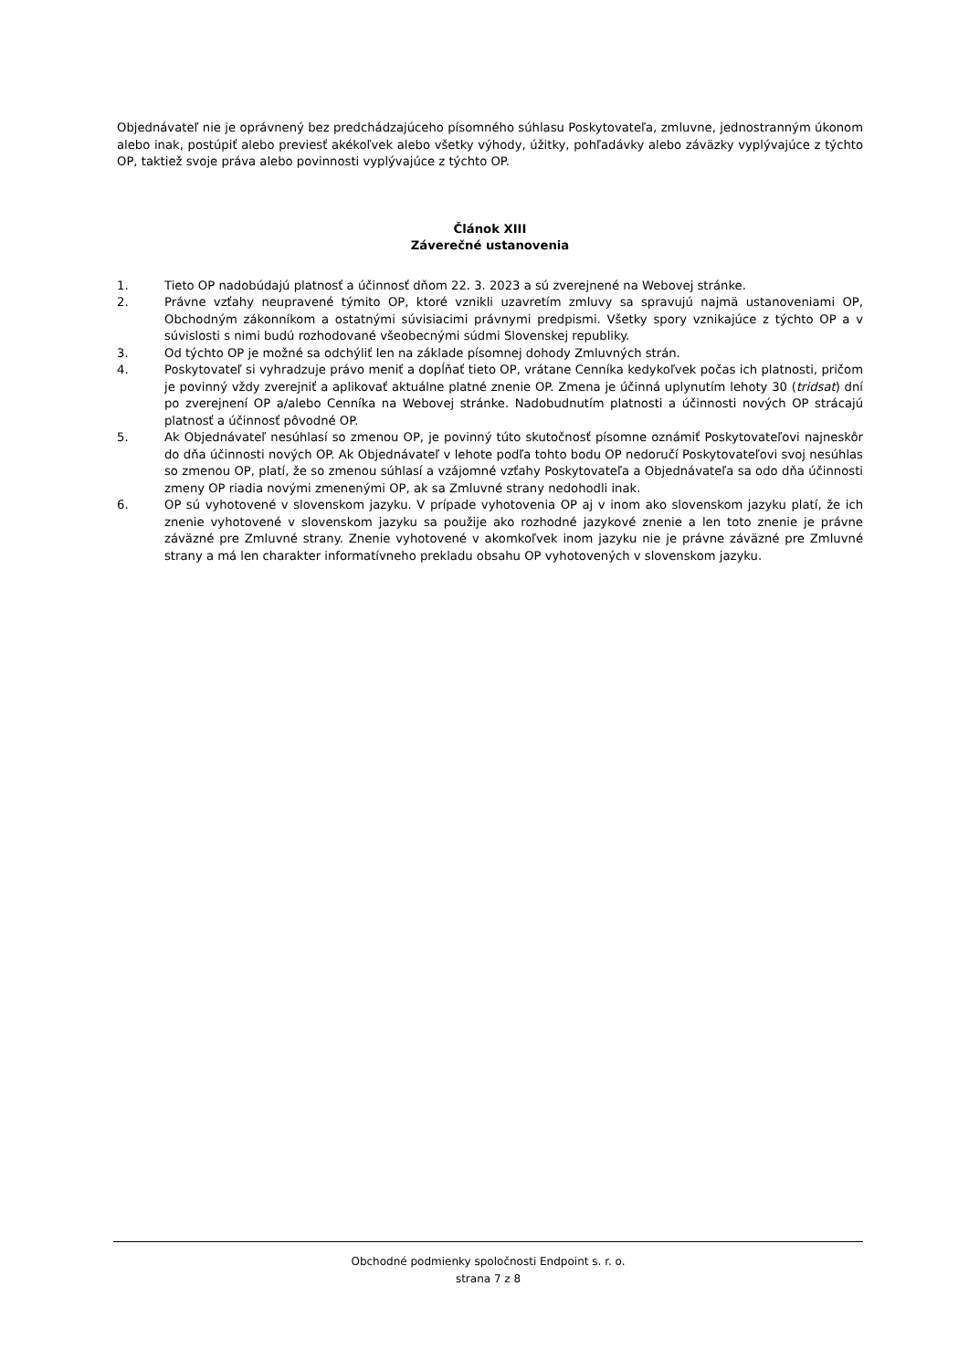Objednávateľ nie je oprávnený bez predchádzajúceho písomného súhlasu Poskytovateľa, zmluvne, jednostranným úkonom alebo inak, postúpiť alebo previesť akékoľvek alebo všetky výhody, úžitky, pohľadávky alebo záväzky vyplývajúce z týchto OP, taktiež svoje práva alebo povinnosti vyplývajúce z týchto OP.
Článok XIII
Záverečné ustanovenia
1. Tieto OP nadobúdajú platnosť a účinnosť dňom 22. 3. 2023 a sú zverejnené na Webovej stránke.
2. Právne vzťahy neupravené týmito OP, ktoré vznikli uzavretím zmluvy sa spravujú najmä ustanoveniami OP, Obchodným zákonníkom a ostatnými súvisiacimi právnymi predpismi. Všetky spory vznikajúce z týchto OP a v súvislosti s nimi budú rozhodované všeobecnými súdmi Slovenskej republiky.
3. Od týchto OP je možné sa odchýliť len na základe písomnej dohody Zmluvných strán.
4. Poskytovateľ si vyhradzuje právo meniť a dopĺňať tieto OP, vrátane Cenníka kedykoľvek počas ich platnosti, pričom je povinný vždy zverejniť a aplikovať aktuálne platné znenie OP. Zmena je účinná uplynutím lehoty 30 (tridsat) dní po zverejnení OP a/alebo Cenníka na Webovej stránke. Nadobudnutím platnosti a účinnosti nových OP strácajú platnosť a účinnosť pôvodné OP.
5. Ak Objednávateľ nesúhlasí so zmenou OP, je povinný túto skutočnosť písomne oznámiť Poskytovateľovi najneskôr do dňa účinnosti nových OP. Ak Objednávateľ v lehote podľa tohto bodu OP nedoručí Poskytovateľovi svoj nesúhlas so zmenou OP, platí, že so zmenou súhlasí a vzájomné vzťahy Poskytovateľa a Objednávateľa sa odo dňa účinnosti zmeny OP riadia novými zmenenými OP, ak sa Zmluvné strany nedohodli inak.
6. OP sú vyhotovené v slovenskom jazyku. V prípade vyhotovenia OP aj v inom ako slovenskom jazyku platí, že ich znenie vyhotovené v slovenskom jazyku sa použije ako rozhodné jazykové znenie a len toto znenie je právne záväzné pre Zmluvné strany. Znenie vyhotovené v akomkoľvek inom jazyku nie je právne záväzné pre Zmluvné strany a má len charakter informatívneho prekladu obsahu OP vyhotovených v slovenskom jazyku.
Obchodné podmienky spoločnosti Endpoint s. r. o.
strana 7 z 8